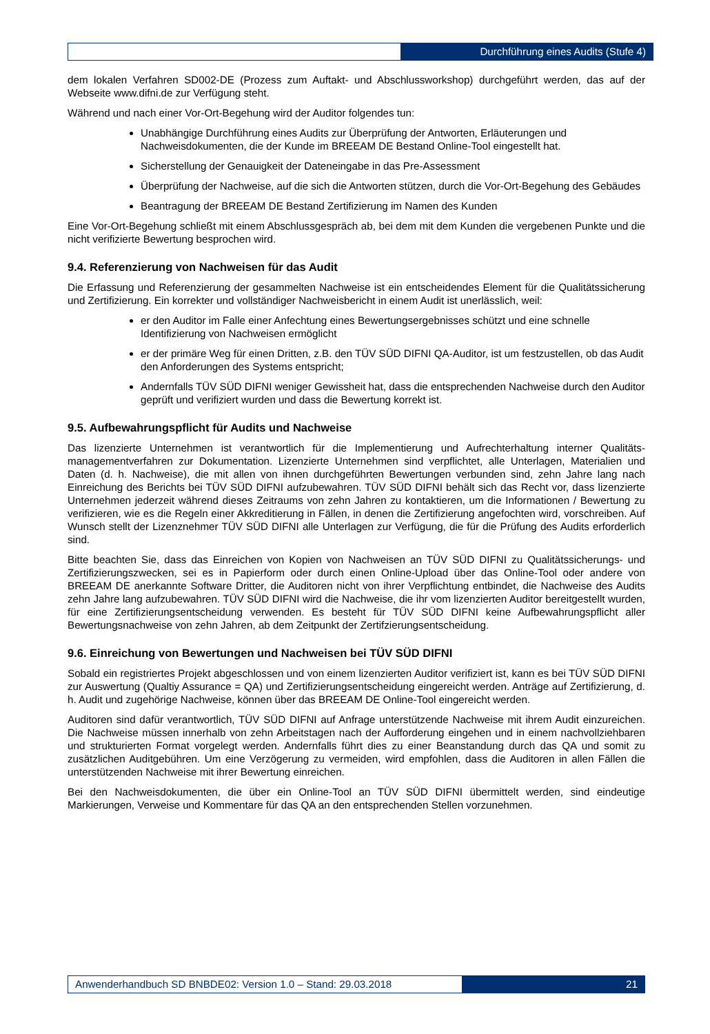Durchführung eines Audits (Stufe 4)
dem lokalen Verfahren SD002-DE (Prozess zum Auftakt- und Abschlussworkshop) durchgeführt werden, das auf der Webseite www.difni.de zur Verfügung steht.
Während und nach einer Vor-Ort-Begehung wird der Auditor folgendes tun:
Unabhängige Durchführung eines Audits zur Überprüfung der Antworten, Erläuterungen und Nachweisdokumenten, die der Kunde im BREEAM DE Bestand Online-Tool eingestellt hat.
Sicherstellung der Genauigkeit der Dateneingabe in das Pre-Assessment
Überprüfung der Nachweise, auf die sich die Antworten stützen, durch die Vor-Ort-Begehung des Gebäudes
Beantragung der BREEAM DE Bestand Zertifizierung im Namen des Kunden
Eine Vor-Ort-Begehung schließt mit einem Abschlussgespräch ab, bei dem mit dem Kunden die vergebenen Punkte und die nicht verifizierte Bewertung besprochen wird.
9.4. Referenzierung von Nachweisen für das Audit
Die Erfassung und Referenzierung der gesammelten Nachweise ist ein entscheidendes Element für die Qualitätssicherung und Zertifizierung. Ein korrekter und vollständiger Nachweisbericht in einem Audit ist unerlässlich, weil:
er den Auditor im Falle einer Anfechtung eines Bewertungsergebnisses schützt und eine schnelle Identifizierung von Nachweisen ermöglicht
er der primäre Weg für einen Dritten, z.B. den TÜV SÜD DIFNI QA-Auditor, ist um festzustellen, ob das Audit den Anforderungen des Systems entspricht;
Andernfalls TÜV SÜD DIFNI weniger Gewissheit hat, dass die entsprechenden Nachweise durch den Auditor geprüft und verifiziert wurden und dass die Bewertung korrekt ist.
9.5. Aufbewahrungspflicht für Audits und Nachweise
Das lizenzierte Unternehmen ist verantwortlich für die Implementierung und Aufrechterhaltung interner Qualitäts-managementverfahren zur Dokumentation. Lizenzierte Unternehmen sind verpflichtet, alle Unterlagen, Materialien und Daten (d. h. Nachweise), die mit allen von ihnen durchgeführten Bewertungen verbunden sind, zehn Jahre lang nach Einreichung des Berichts bei TÜV SÜD DIFNI aufzubewahren. TÜV SÜD DIFNI behält sich das Recht vor, dass lizenzierte Unternehmen jederzeit während dieses Zeitraums von zehn Jahren zu kontaktieren, um die Informationen / Bewertung zu verifizieren, wie es die Regeln einer Akkreditierung in Fällen, in denen die Zertifizierung angefochten wird, vorschreiben. Auf Wunsch stellt der Lizenznehmer TÜV SÜD DIFNI alle Unterlagen zur Verfügung, die für die Prüfung des Audits erforderlich sind.
Bitte beachten Sie, dass das Einreichen von Kopien von Nachweisen an TÜV SÜD DIFNI zu Qualitätssicherungs- und Zertifizierungszwecken, sei es in Papierform oder durch einen Online-Upload über das Online-Tool oder andere von BREEAM DE anerkannte Software Dritter, die Auditoren nicht von ihrer Verpflichtung entbindet, die Nachweise des Audits zehn Jahre lang aufzubewahren. TÜV SÜD DIFNI wird die Nachweise, die ihr vom lizenzierten Auditor bereitgestellt wurden, für eine Zertifizierungsentscheidung verwenden. Es besteht für TÜV SÜD DIFNI keine Aufbewahrungspflicht aller Bewertungsnachweise von zehn Jahren, ab dem Zeitpunkt der Zertifzierungsentscheidung.
9.6. Einreichung von Bewertungen und Nachweisen bei TÜV SÜD DIFNI
Sobald ein registriertes Projekt abgeschlossen und von einem lizenzierten Auditor verifiziert ist, kann es bei TÜV SÜD DIFNI zur Auswertung (Qualtiy Assurance = QA) und Zertifizierungsentscheidung eingereicht werden. Anträge auf Zertifizierung, d. h. Audit und zugehörige Nachweise, können über das BREEAM DE Online-Tool eingereicht werden.
Auditoren sind dafür verantwortlich, TÜV SÜD DIFNI auf Anfrage unterstützende Nachweise mit ihrem Audit einzureichen. Die Nachweise müssen innerhalb von zehn Arbeitstagen nach der Aufforderung eingehen und in einem nachvollziehbaren und strukturierten Format vorgelegt werden. Andernfalls führt dies zu einer Beanstandung durch das QA und somit zu zusätzlichen Auditgebühren. Um eine Verzögerung zu vermeiden, wird empfohlen, dass die Auditoren in allen Fällen die unterstützenden Nachweise mit ihrer Bewertung einreichen.
Bei den Nachweisdokumenten, die über ein Online-Tool an TÜV SÜD DIFNI übermittelt werden, sind eindeutige Markierungen, Verweise und Kommentare für das QA an den entsprechenden Stellen vorzunehmen.
Anwenderhandbuch SD BNBDE02: Version 1.0 – Stand: 29.03.2018
21